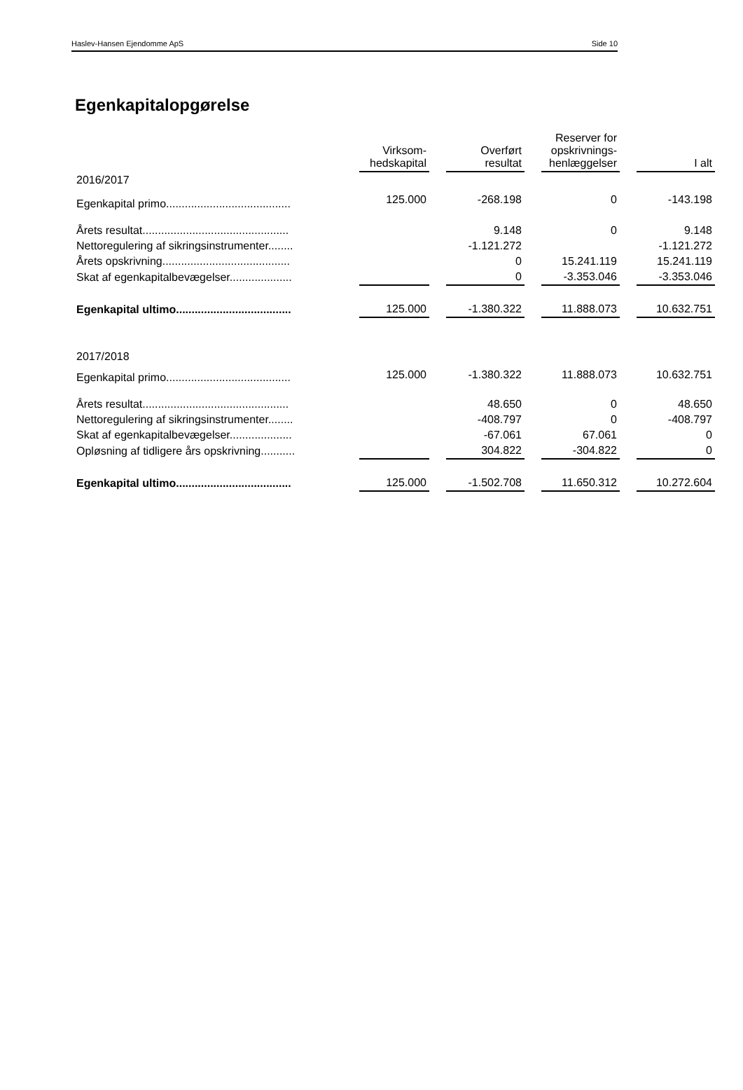Haslev-Hansen Ejendomme ApS Side 10
Egenkapitalopgørelse
| | Virksom- hedskapital | | Overført resultat | | Reserver for opskrivnings- henlæggelser | | I alt |
| --- | --- | --- | --- | --- | --- | --- | --- |
| 2016/2017 | | | | | | | |
| Egenkapital primo........................................ | 125.000 | | -268.198 | | 0 | | -143.198 |
| Årets resultat............................................... | | | 9.148 | | 0 | | 9.148 |
| Nettoregulering af sikringsinstrumenter........ | | | -1.121.272 | | | | -1.121.272 |
| Årets opskrivning......................................... | | | 0 | | 15.241.119 | | 15.241.119 |
| Skat af egenkapitalbevægelser.................... | | | 0 | | -3.353.046 | | -3.353.046 |
| Egenkapital ultimo..................................... | 125.000 | | -1.380.322 | | 11.888.073 | | 10.632.751 |
| 2017/2018 | | | | | | | |
| Egenkapital primo........................................ | 125.000 | | -1.380.322 | | 11.888.073 | | 10.632.751 |
| Årets resultat............................................... | | | 48.650 | | 0 | | 48.650 |
| Nettoregulering af sikringsinstrumenter........ | | | -408.797 | | 0 | | -408.797 |
| Skat af egenkapitalbevægelser.................... | | | -67.061 | | 67.061 | | 0 |
| Opløsning af tidligere års opskrivning........... | | | 304.822 | | -304.822 | | 0 |
| Egenkapital ultimo..................................... | 125.000 | | -1.502.708 | | 11.650.312 | | 10.272.604 |